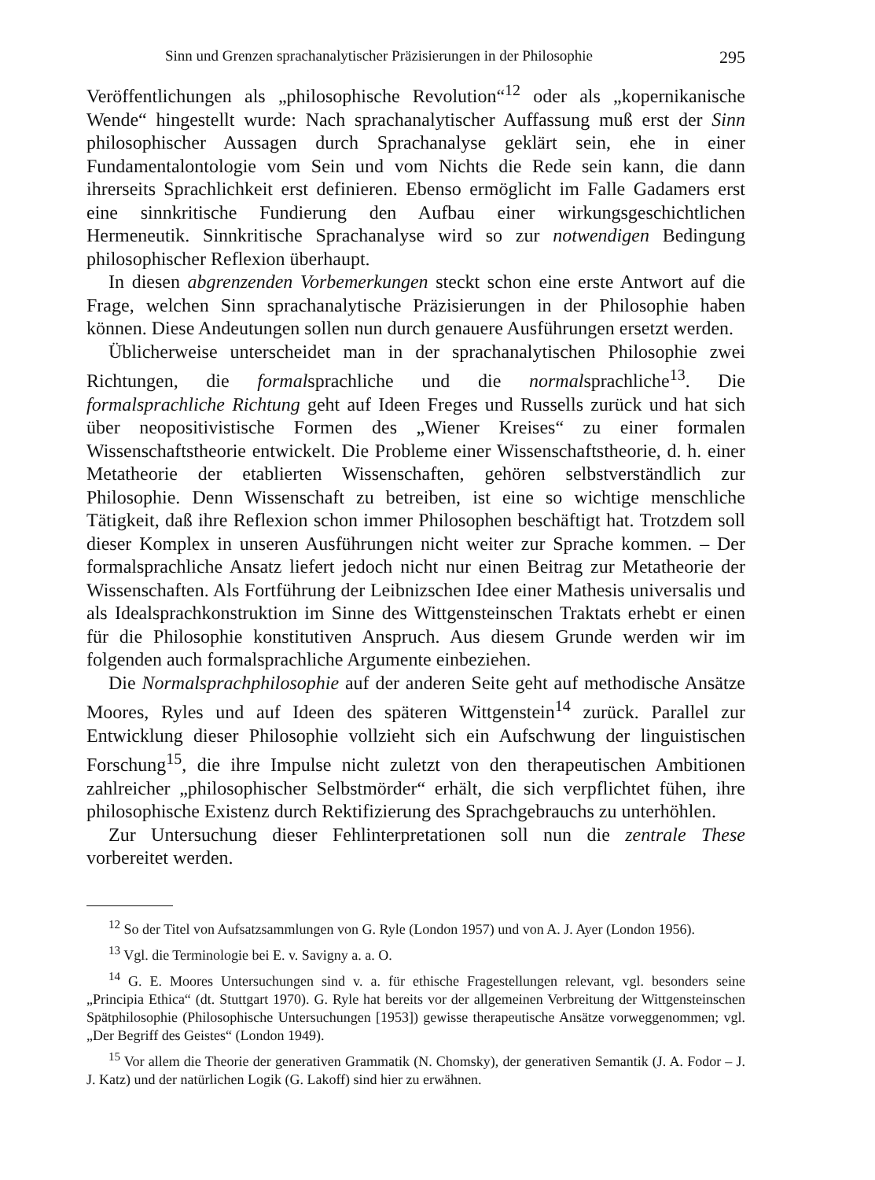Sinn und Grenzen sprachanalytischer Präzisierungen in der Philosophie 295
Veröffentlichungen als „philosophische Revolution“<sup>12</sup> oder als „kopernikanische Wende“ hingestellt wurde: Nach sprachanalytischer Auffassung muß erst der Sinn philosophischer Aussagen durch Sprachanalyse geklärt sein, ehe in einer Fundamentalontologie vom Sein und vom Nichts die Rede sein kann, die dann ihrerseits Sprachlichkeit erst definieren. Ebenso ermöglicht im Falle Gadamers erst eine sinnkritische Fundierung den Aufbau einer wirkungsgeschichtlichen Hermeneutik. Sinnkritische Sprachanalyse wird so zur notwendigen Bedingung philosophischer Reflexion überhaupt.
In diesen abgrenzenden Vorbemerkungen steckt schon eine erste Antwort auf die Frage, welchen Sinn sprachanalytische Präzisierungen in der Philosophie haben können. Diese Andeutungen sollen nun durch genauere Ausführungen ersetzt werden.
Üblicherweise unterscheidet man in der sprachanalytischen Philosophie zwei Richtungen, die formalsprachliche und die normalsprachliche<sup>13</sup>. Die formalsprachliche Richtung geht auf Ideen Freges und Russells zurück und hat sich über neopositivistische Formen des „Wiener Kreises“ zu einer formalen Wissenschaftstheorie entwickelt. Die Probleme einer Wissenschaftstheorie, d. h. einer Metatheorie der etablierten Wissenschaften, gehören selbstverständlich zur Philosophie. Denn Wissenschaft zu betreiben, ist eine so wichtige menschliche Tätigkeit, daß ihre Reflexion schon immer Philosophen beschäftigt hat. Trotzdem soll dieser Komplex in unseren Ausführungen nicht weiter zur Sprache kommen. – Der formalsprachliche Ansatz liefert jedoch nicht nur einen Beitrag zur Metatheorie der Wissenschaften. Als Fortführung der Leibnizschen Idee einer Mathesis universalis und als Idealsprachkonstruktion im Sinne des Wittgensteinschen Traktats erhebt er einen für die Philosophie konstitutiven Anspruch. Aus diesem Grunde werden wir im folgenden auch formalsprachliche Argumente einbeziehen.
Die Normalsprachphilosophie auf der anderen Seite geht auf methodische Ansätze Moores, Ryles und auf Ideen des späteren Wittgenstein<sup>14</sup> zurück. Parallel zur Entwicklung dieser Philosophie vollzieht sich ein Aufschwung der linguistischen Forschung<sup>15</sup>, die ihre Impulse nicht zuletzt von den therapeutischen Ambitionen zahlreicher „philosophischer Selbstmörder“ erhält, die sich verpflichtet fühen, ihre philosophische Existenz durch Rektifizierung des Sprachgebrauchs zu unterhöhlen.
Zur Untersuchung dieser Fehlinterpretationen soll nun die zentrale These vorbereitet werden.
<sup>12</sup> So der Titel von Aufsatzsammlungen von G. Ryle (London 1957) und von A. J. Ayer (London 1956).
<sup>13</sup> Vgl. die Terminologie bei E. v. Savigny a. a. O.
<sup>14</sup> G. E. Moores Untersuchungen sind v. a. für ethische Fragestellungen relevant, vgl. besonders seine „Principia Ethica“ (dt. Stuttgart 1970). G. Ryle hat bereits vor der allgemeinen Verbreitung der Wittgensteinschen Spätphilosophie (Philosophische Untersuchungen [1953]) gewisse therapeutische Ansätze vorweggenommen; vgl. „Der Begriff des Geistes“ (London 1949).
<sup>15</sup> Vor allem die Theorie der generativen Grammatik (N. Chomsky), der generativen Semantik (J. A. Fodor – J. J. Katz) und der natürlichen Logik (G. Lakoff) sind hier zu erwähnen.